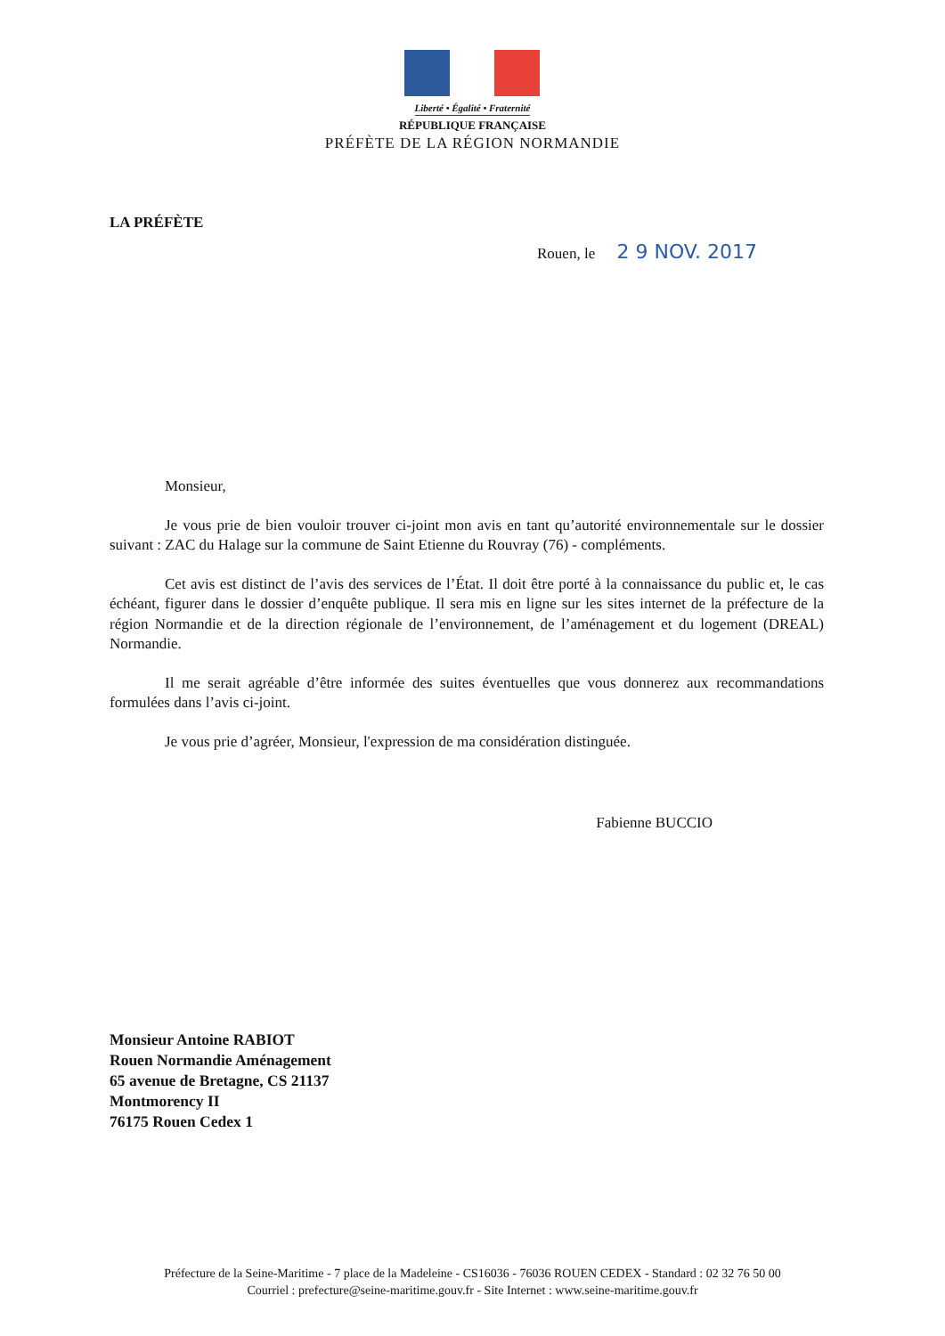Liberté • Égalité • Fraternité
RÉPUBLIQUE FRANÇAISE
PRÉFÈTE DE LA RÉGION NORMANDIE
LA PRÉFÈTE
Rouen, le 2 9 NOV. 2017
Monsieur,
Je vous prie de bien vouloir trouver ci-joint mon avis en tant qu’autorité environnementale sur le dossier suivant : ZAC du Halage sur la commune de Saint Etienne du Rouvray (76) - compléments.
Cet avis est distinct de l’avis des services de l’État. Il doit être porté à la connaissance du public et, le cas échéant, figurer dans le dossier d’enquête publique. Il sera mis en ligne sur les sites internet de la préfecture de la région Normandie et de la direction régionale de l’environnement, de l’aménagement et du logement (DREAL) Normandie.
Il me serait agréable d’être informée des suites éventuelles que vous donnerez aux recommandations formulées dans l’avis ci-joint.
Je vous prie d’agréer, Monsieur, l'expression de ma considération distinguée.
Fabienne BUCCIO
Monsieur Antoine RABIOT
Rouen Normandie Aménagement
65 avenue de Bretagne, CS 21137
Montmorency II
76175 Rouen Cedex 1
Préfecture de la Seine-Maritime - 7 place de la Madeleine - CS16036 - 76036 ROUEN CEDEX - Standard : 02 32 76 50 00
Courriel : prefecture@seine-maritime.gouv.fr - Site Internet : www.seine-maritime.gouv.fr